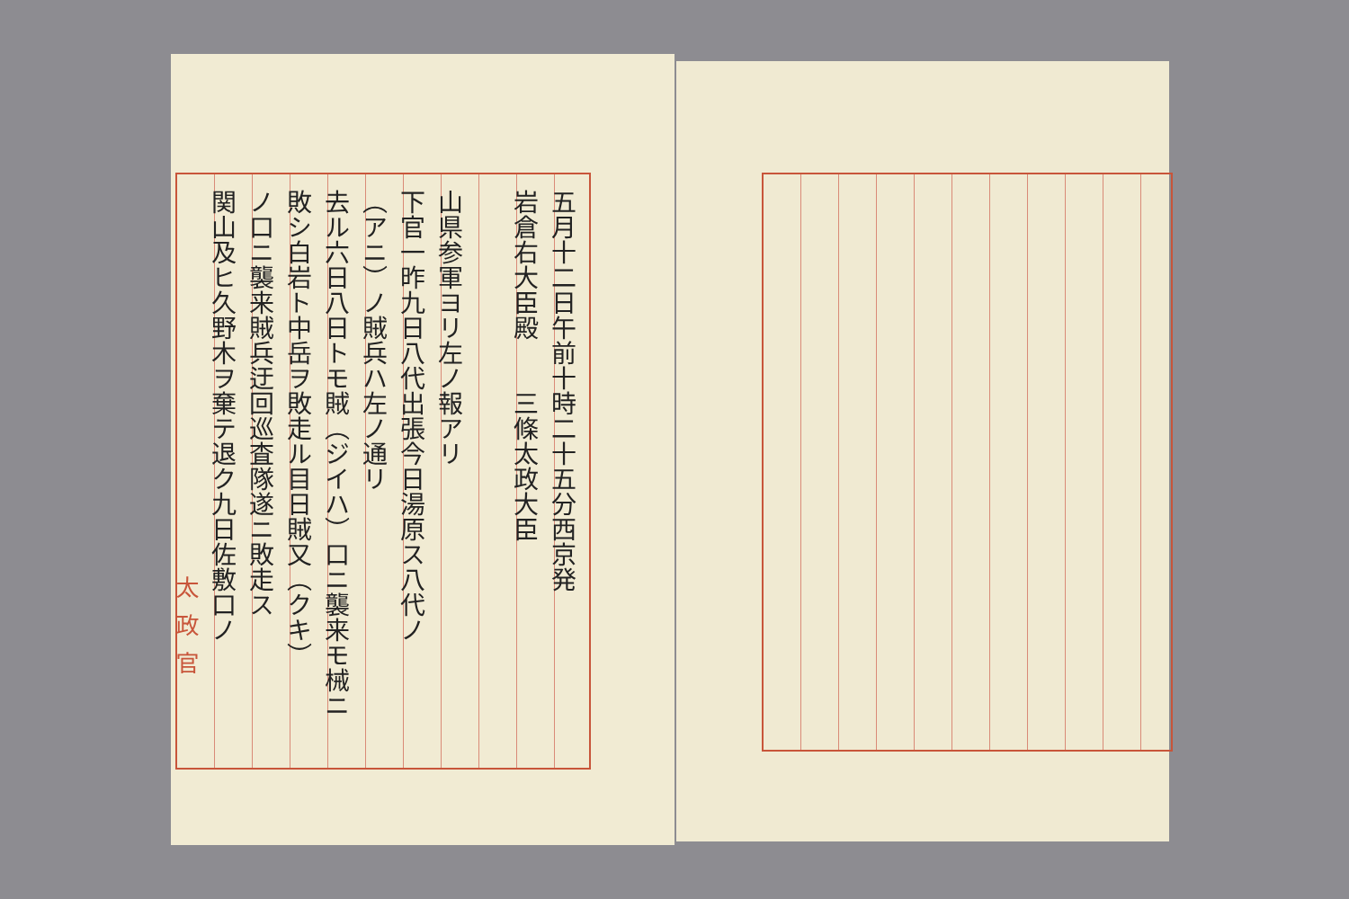五月十二日午前十時二十五分西京発
岩倉右大臣殿　　三條太政大臣
山県参軍ヨリ左ノ報アリ
下官一昨九日八代出張今日湯原ス八代ノ
（アニ）ノ賊兵ハ左ノ通リ
去ル六日八日トモ賊（ジイハ）口ニ襲来モ械ニ
敗シ白岩ト中岳ヲ敗走ル目日賊又（クキ）
ノ口ニ襲来賊兵迂回巡査隊遂ニ敗走ス
関山及ヒ久野木ヲ棄テ退ク九日佐敷口ノ
太政官